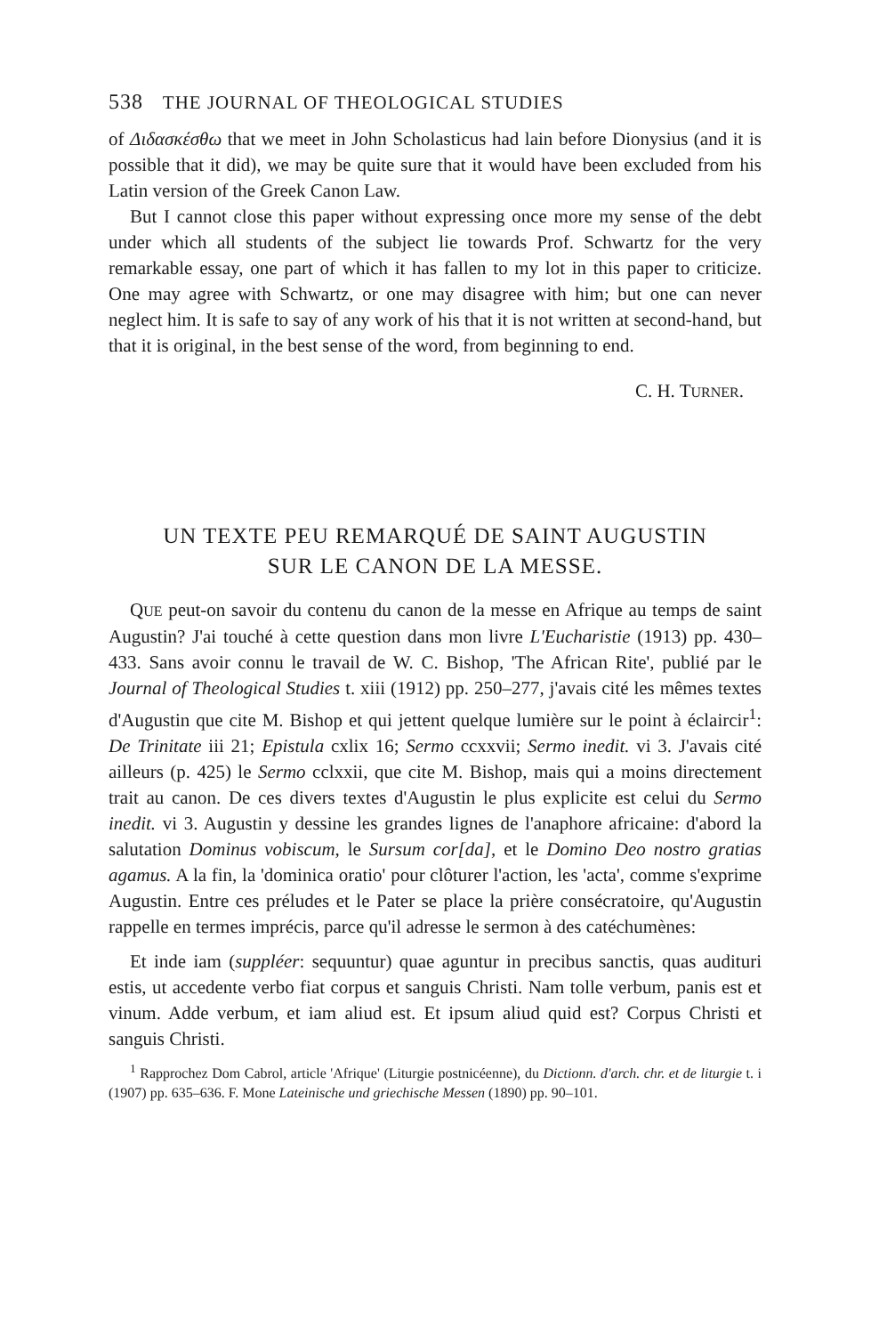538 THE JOURNAL OF THEOLOGICAL STUDIES
of Διδασκέσθω that we meet in John Scholasticus had lain before Dionysius (and it is possible that it did), we may be quite sure that it would have been excluded from his Latin version of the Greek Canon Law.
But I cannot close this paper without expressing once more my sense of the debt under which all students of the subject lie towards Prof. Schwartz for the very remarkable essay, one part of which it has fallen to my lot in this paper to criticize. One may agree with Schwartz, or one may disagree with him; but one can never neglect him. It is safe to say of any work of his that it is not written at second-hand, but that it is original, in the best sense of the word, from beginning to end.
C. H. TURNER.
UN TEXTE PEU REMARQUÉ DE SAINT AUGUSTIN
SUR LE CANON DE LA MESSE.
QUE peut-on savoir du contenu du canon de la messe en Afrique au temps de saint Augustin? J'ai touché à cette question dans mon livre L'Eucharistie (1913) pp. 430–433. Sans avoir connu le travail de W. C. Bishop, 'The African Rite', publié par le Journal of Theological Studies t. xiii (1912) pp. 250–277, j'avais cité les mêmes textes d'Augustin que cite M. Bishop et qui jettent quelque lumière sur le point à éclaircir<sup>1</sup>: De Trinitate iii 21; Epistula cxlix 16; Sermo ccxxvii; Sermo inedit. vi 3. J'avais cité ailleurs (p. 425) le Sermo cclxxii, que cite M. Bishop, mais qui a moins directement trait au canon. De ces divers textes d'Augustin le plus explicite est celui du Sermo inedit. vi 3. Augustin y dessine les grandes lignes de l'anaphore africaine: d'abord la salutation Dominus vobiscum, le Sursum cor[da], et le Domino Deo nostro gratias agamus. A la fin, la 'dominica oratio' pour clôturer l'action, les 'acta', comme s'exprime Augustin. Entre ces préludes et le Pater se place la prière consécratoire, qu'Augustin rappelle en termes imprécis, parce qu'il adresse le sermon à des catéchumènes:
Et inde iam (suppléer: sequuntur) quae aguntur in precibus sanctis, quas audituri estis, ut accedente verbo fiat corpus et sanguis Christi. Nam tolle verbum, panis est et vinum. Adde verbum, et iam aliud est. Et ipsum aliud quid est? Corpus Christi et sanguis Christi.
<sup>1</sup> Rapprochez Dom Cabrol, article 'Afrique' (Liturgie postnicéenne), du Dictionn. d'arch. chr. et de liturgie t. i (1907) pp. 635–636. F. Mone Lateinische und griechische Messen (1890) pp. 90–101.